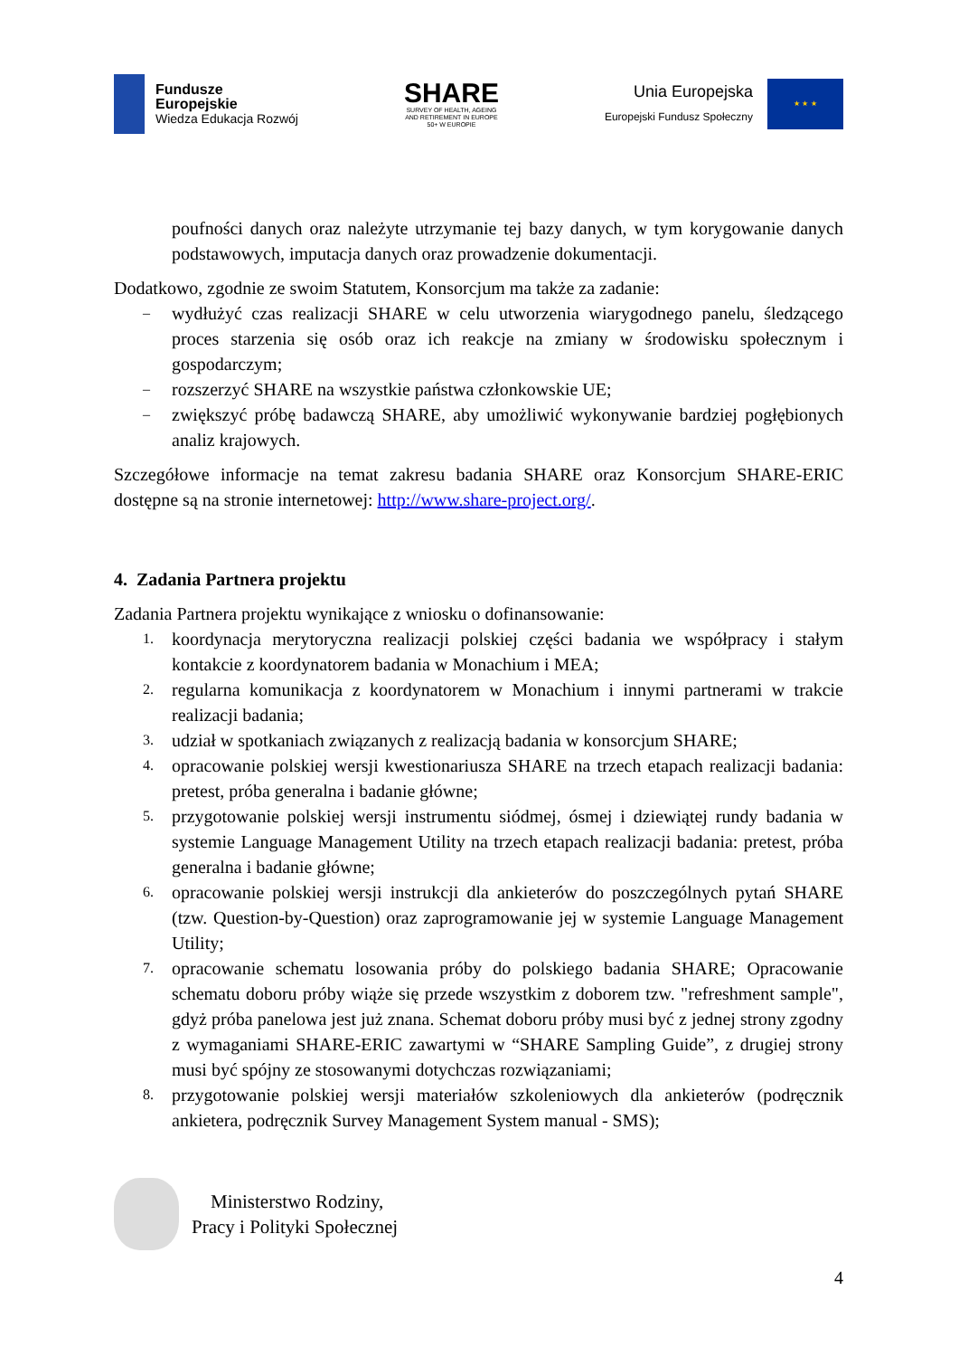Fundusze
Europejskie
Wiedza Edukacja Rozwój
SHARE
SURVEY OF HEALTH, AGEING
AND RETIREMENT IN EUROPE
50+ W EUROPIE
Unia Europejska
Europejski Fundusz Społeczny
★ ★ ★
poufności danych oraz należyte utrzymanie tej bazy danych, w tym korygowanie danych podstawowych, imputacja danych oraz prowadzenie dokumentacji.
Dodatkowo, zgodnie ze swoim Statutem, Konsorcjum ma także za zadanie:
– wydłużyć czas realizacji SHARE w celu utworzenia wiarygodnego panelu, śledzącego proces starzenia się osób oraz ich reakcje na zmiany w środowisku społecznym i gospodarczym;
– rozszerzyć SHARE na wszystkie państwa członkowskie UE;
– zwiększyć próbę badawczą SHARE, aby umożliwić wykonywanie bardziej pogłębionych analiz krajowych.
Szczegółowe informacje na temat zakresu badania SHARE oraz Konsorcjum SHARE-ERIC dostępne są na stronie internetowej: http://www.share-project.org/.
4. Zadania Partnera projektu
Zadania Partnera projektu wynikające z wniosku o dofinansowanie:
1. koordynacja merytoryczna realizacji polskiej części badania we współpracy i stałym kontakcie z koordynatorem badania w Monachium i MEA;
2. regularna komunikacja z koordynatorem w Monachium i innymi partnerami w trakcie realizacji badania;
3. udział w spotkaniach związanych z realizacją badania w konsorcjum SHARE;
4. opracowanie polskiej wersji kwestionariusza SHARE na trzech etapach realizacji badania: pretest, próba generalna i badanie główne;
5. przygotowanie polskiej wersji instrumentu siódmej, ósmej i dziewiątej rundy badania w systemie Language Management Utility na trzech etapach realizacji badania: pretest, próba generalna i badanie główne;
6. opracowanie polskiej wersji instrukcji dla ankieterów do poszczególnych pytań SHARE (tzw. Question-by-Question) oraz zaprogramowanie jej w systemie Language Management Utility;
7. opracowanie schematu losowania próby do polskiego badania SHARE; Opracowanie schematu doboru próby wiąże się przede wszystkim z doborem tzw. "refreshment sample", gdyż próba panelowa jest już znana. Schemat doboru próby musi być z jednej strony zgodny z wymaganiami SHARE-ERIC zawartymi w “SHARE Sampling Guide”, z drugiej strony musi być spójny ze stosowanymi dotychczas rozwiązaniami;
8. przygotowanie polskiej wersji materiałów szkoleniowych dla ankieterów (podręcznik ankietera, podręcznik Survey Management System manual - SMS);
Ministerstwo Rodziny,
Pracy i Polityki Społecznej
4